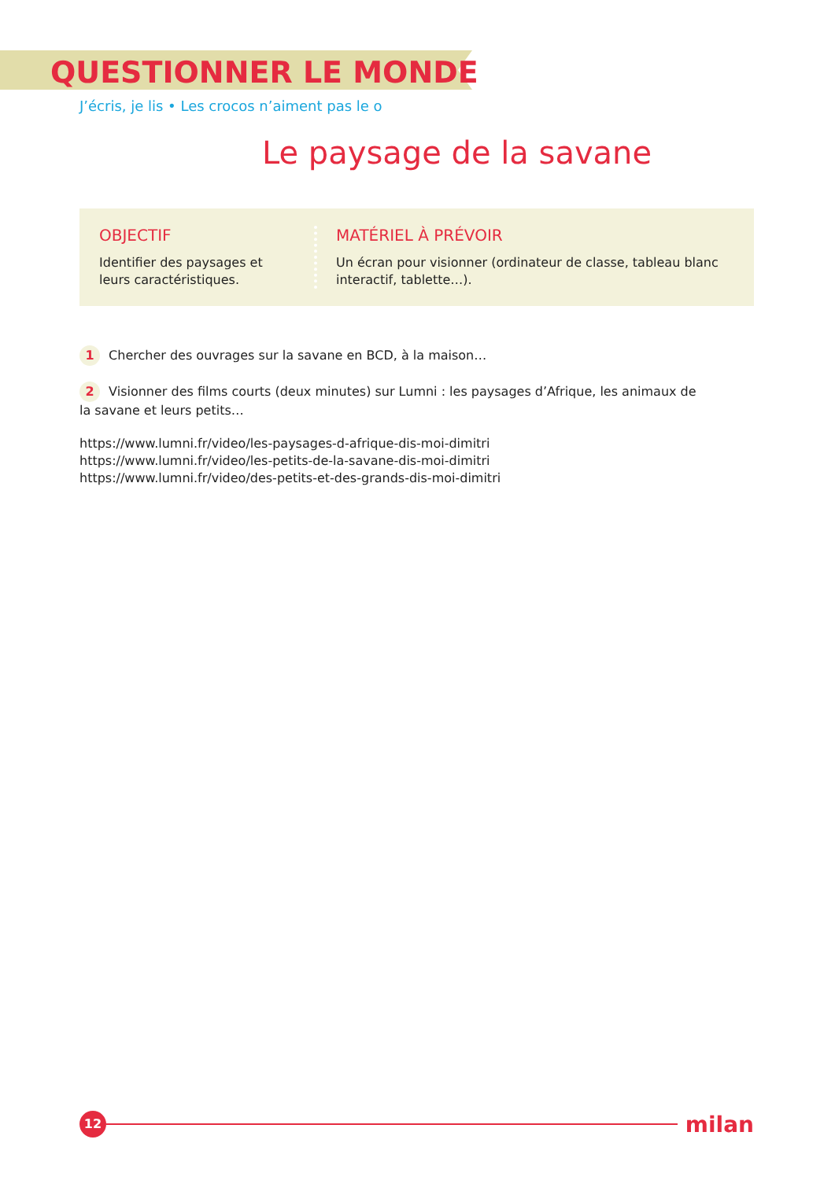QUESTIONNER LE MONDE
J’écris, je lis • Les crocos n’aiment pas le o
Le paysage de la savane
OBJECTIF
Identifier des paysages et leurs caractéristiques.
MATÉRIEL À PRÉVOIR
Un écran pour visionner (ordinateur de classe, tableau blanc interactif, tablette…).
1 Chercher des ouvrages sur la savane en BCD, à la maison…
2 Visionner des films courts (deux minutes) sur Lumni : les paysages d’Afrique, les animaux de la savane et leurs petits…
https://www.lumni.fr/video/les-paysages-d-afrique-dis-moi-dimitri
https://www.lumni.fr/video/les-petits-de-la-savane-dis-moi-dimitri
https://www.lumni.fr/video/des-petits-et-des-grands-dis-moi-dimitri
12
milan